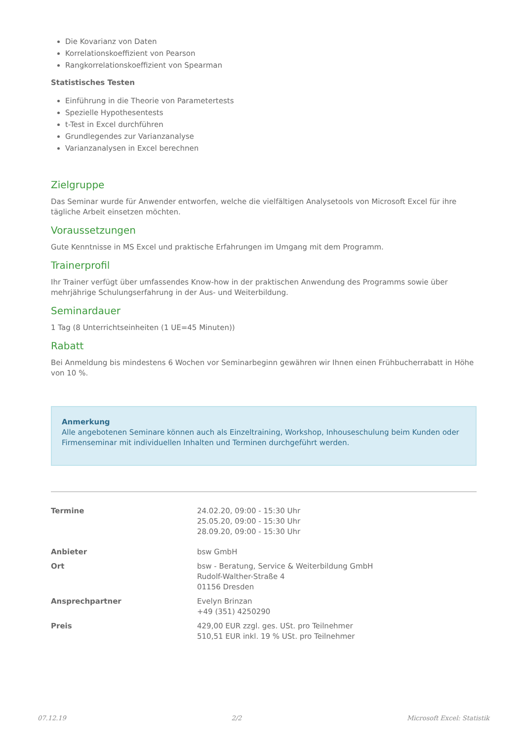Die Kovarianz von Daten
Korrelationskoeffizient von Pearson
Rangkorrelationskoeffizient von Spearman
Statistisches Testen
Einführung in die Theorie von Parametertests
Spezielle Hypothesentests
t-Test in Excel durchführen
Grundlegendes zur Varianzanalyse
Varianzanalysen in Excel berechnen
Zielgruppe
Das Seminar wurde für Anwender entworfen, welche die vielfältigen Analysetools von Microsoft Excel für ihre tägliche Arbeit einsetzen möchten.
Voraussetzungen
Gute Kenntnisse in MS Excel und praktische Erfahrungen im Umgang mit dem Programm.
Trainerprofil
Ihr Trainer verfügt über umfassendes Know-how in der praktischen Anwendung des Programms sowie über mehrjährige Schulungserfahrung in der Aus- und Weiterbildung.
Seminardauer
1 Tag (8 Unterrichtseinheiten (1 UE=45 Minuten))
Rabatt
Bei Anmeldung bis mindestens 6 Wochen vor Seminarbeginn gewähren wir Ihnen einen Frühbucherrabatt in Höhe von 10 %.
Anmerkung
Alle angebotenen Seminare können auch als Einzeltraining, Workshop, Inhouseschulung beim Kunden oder Firmenseminar mit individuellen Inhalten und Terminen durchgeführt werden.
| Termine | 24.02.20, 09:00 - 15:30 Uhr 25.05.20, 09:00 - 15:30 Uhr 28.09.20, 09:00 - 15:30 Uhr |
| Anbieter | bsw GmbH |
| Ort | bsw - Beratung, Service & Weiterbildung GmbH Rudolf-Walther-Straße 4 01156 Dresden |
| Ansprechpartner | Evelyn Brinzan +49 (351) 4250290 |
| Preis | 429,00 EUR zzgl. ges. USt. pro Teilnehmer 510,51 EUR inkl. 19 % USt. pro Teilnehmer |
07.12.19 2/2 Microsoft Excel: Statistik